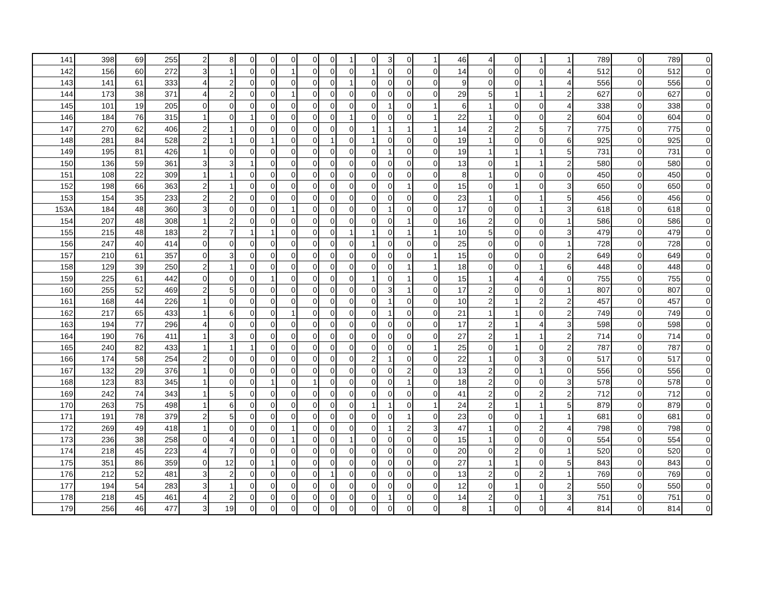| 141 | 398 | 69 | 255 | 2 | 8 | 0 | 0 | 0 | 0 | 0 | 1 | 0 | 3 | 0 | 1 | 46 | 4 | 0 | 1 | 1 | 789 | 0 | 789 | 0 |
| 142 | 156 | 60 | 272 | 3 | 1 | 0 | 0 | 1 | 0 | 0 | 0 | 1 | 0 | 0 | 0 | 14 | 0 | 0 | 0 | 4 | 512 | 0 | 512 | 0 |
| 143 | 141 | 61 | 333 | 4 | 2 | 0 | 0 | 0 | 0 | 0 | 1 | 0 | 0 | 0 | 0 | 9 | 0 | 0 | 1 | 4 | 556 | 0 | 556 | 0 |
| 144 | 173 | 38 | 371 | 4 | 2 | 0 | 0 | 1 | 0 | 0 | 0 | 0 | 0 | 0 | 0 | 29 | 5 | 1 | 1 | 2 | 627 | 0 | 627 | 0 |
| 145 | 101 | 19 | 205 | 0 | 0 | 0 | 0 | 0 | 0 | 0 | 0 | 0 | 1 | 0 | 1 | 6 | 1 | 0 | 0 | 4 | 338 | 0 | 338 | 0 |
| 146 | 184 | 76 | 315 | 1 | 0 | 1 | 0 | 0 | 0 | 0 | 1 | 0 | 0 | 0 | 1 | 22 | 1 | 0 | 0 | 2 | 604 | 0 | 604 | 0 |
| 147 | 270 | 62 | 406 | 2 | 1 | 0 | 0 | 0 | 0 | 0 | 0 | 1 | 1 | 1 | 1 | 14 | 2 | 2 | 5 | 7 | 775 | 0 | 775 | 0 |
| 148 | 281 | 84 | 528 | 2 | 1 | 0 | 1 | 0 | 0 | 1 | 0 | 1 | 0 | 0 | 0 | 19 | 1 | 0 | 0 | 6 | 925 | 0 | 925 | 0 |
| 149 | 195 | 81 | 426 | 1 | 0 | 0 | 0 | 0 | 0 | 0 | 0 | 0 | 1 | 0 | 0 | 19 | 1 | 1 | 1 | 5 | 731 | 0 | 731 | 0 |
| 150 | 136 | 59 | 361 | 3 | 3 | 1 | 0 | 0 | 0 | 0 | 0 | 0 | 0 | 0 | 0 | 13 | 0 | 1 | 1 | 2 | 580 | 0 | 580 | 0 |
| 151 | 108 | 22 | 309 | 1 | 1 | 0 | 0 | 0 | 0 | 0 | 0 | 0 | 0 | 0 | 0 | 8 | 1 | 0 | 0 | 0 | 450 | 0 | 450 | 0 |
| 152 | 198 | 66 | 363 | 2 | 1 | 0 | 0 | 0 | 0 | 0 | 0 | 0 | 0 | 1 | 0 | 15 | 0 | 1 | 0 | 3 | 650 | 0 | 650 | 0 |
| 153 | 154 | 35 | 233 | 2 | 2 | 0 | 0 | 0 | 0 | 0 | 0 | 0 | 0 | 0 | 0 | 23 | 1 | 0 | 1 | 5 | 456 | 0 | 456 | 0 |
| 153A | 184 | 48 | 360 | 3 | 0 | 0 | 0 | 1 | 0 | 0 | 0 | 0 | 1 | 0 | 0 | 17 | 0 | 0 | 1 | 3 | 618 | 0 | 618 | 0 |
| 154 | 207 | 48 | 308 | 1 | 2 | 0 | 0 | 0 | 0 | 0 | 0 | 0 | 0 | 1 | 0 | 16 | 2 | 0 | 0 | 1 | 586 | 0 | 586 | 0 |
| 155 | 215 | 48 | 183 | 2 | 7 | 1 | 1 | 0 | 0 | 0 | 1 | 1 | 0 | 1 | 1 | 10 | 5 | 0 | 0 | 3 | 479 | 0 | 479 | 0 |
| 156 | 247 | 40 | 414 | 0 | 0 | 0 | 0 | 0 | 0 | 0 | 0 | 1 | 0 | 0 | 0 | 25 | 0 | 0 | 0 | 1 | 728 | 0 | 728 | 0 |
| 157 | 210 | 61 | 357 | 0 | 3 | 0 | 0 | 0 | 0 | 0 | 0 | 0 | 0 | 0 | 1 | 15 | 0 | 0 | 0 | 2 | 649 | 0 | 649 | 0 |
| 158 | 129 | 39 | 250 | 2 | 1 | 0 | 0 | 0 | 0 | 0 | 0 | 0 | 0 | 1 | 1 | 18 | 0 | 0 | 1 | 6 | 448 | 0 | 448 | 0 |
| 159 | 225 | 61 | 442 | 0 | 0 | 0 | 1 | 0 | 0 | 0 | 0 | 1 | 0 | 1 | 0 | 15 | 1 | 4 | 4 | 0 | 755 | 0 | 755 | 0 |
| 160 | 255 | 52 | 469 | 2 | 5 | 0 | 0 | 0 | 0 | 0 | 0 | 0 | 3 | 1 | 0 | 17 | 2 | 0 | 0 | 1 | 807 | 0 | 807 | 0 |
| 161 | 168 | 44 | 226 | 1 | 0 | 0 | 0 | 0 | 0 | 0 | 0 | 0 | 1 | 0 | 0 | 10 | 2 | 1 | 2 | 2 | 457 | 0 | 457 | 0 |
| 162 | 217 | 65 | 433 | 1 | 6 | 0 | 0 | 1 | 0 | 0 | 0 | 0 | 1 | 0 | 0 | 21 | 1 | 1 | 0 | 2 | 749 | 0 | 749 | 0 |
| 163 | 194 | 77 | 296 | 4 | 0 | 0 | 0 | 0 | 0 | 0 | 0 | 0 | 0 | 0 | 0 | 17 | 2 | 1 | 4 | 3 | 598 | 0 | 598 | 0 |
| 164 | 190 | 76 | 411 | 1 | 3 | 0 | 0 | 0 | 0 | 0 | 0 | 0 | 0 | 0 | 0 | 27 | 2 | 1 | 1 | 2 | 714 | 0 | 714 | 0 |
| 165 | 240 | 82 | 433 | 1 | 1 | 1 | 0 | 0 | 0 | 0 | 0 | 0 | 0 | 0 | 1 | 25 | 0 | 1 | 0 | 2 | 787 | 0 | 787 | 0 |
| 166 | 174 | 58 | 254 | 2 | 0 | 0 | 0 | 0 | 0 | 0 | 0 | 2 | 1 | 0 | 0 | 22 | 1 | 0 | 3 | 0 | 517 | 0 | 517 | 0 |
| 167 | 132 | 29 | 376 | 1 | 0 | 0 | 0 | 0 | 0 | 0 | 0 | 0 | 0 | 2 | 0 | 13 | 2 | 0 | 1 | 0 | 556 | 0 | 556 | 0 |
| 168 | 123 | 83 | 345 | 1 | 0 | 0 | 1 | 0 | 1 | 0 | 0 | 0 | 0 | 1 | 0 | 18 | 2 | 0 | 0 | 3 | 578 | 0 | 578 | 0 |
| 169 | 242 | 74 | 343 | 1 | 5 | 0 | 0 | 0 | 0 | 0 | 0 | 0 | 0 | 0 | 0 | 41 | 2 | 0 | 2 | 2 | 712 | 0 | 712 | 0 |
| 170 | 263 | 75 | 498 | 1 | 6 | 0 | 0 | 0 | 0 | 0 | 0 | 1 | 1 | 0 | 1 | 24 | 2 | 1 | 1 | 5 | 879 | 0 | 879 | 0 |
| 171 | 191 | 78 | 379 | 2 | 5 | 0 | 0 | 0 | 0 | 0 | 0 | 0 | 0 | 1 | 0 | 23 | 0 | 0 | 1 | 1 | 681 | 0 | 681 | 0 |
| 172 | 269 | 49 | 418 | 1 | 0 | 0 | 0 | 1 | 0 | 0 | 0 | 0 | 1 | 2 | 3 | 47 | 1 | 0 | 2 | 4 | 798 | 0 | 798 | 0 |
| 173 | 236 | 38 | 258 | 0 | 4 | 0 | 0 | 1 | 0 | 0 | 1 | 0 | 0 | 0 | 0 | 15 | 1 | 0 | 0 | 0 | 554 | 0 | 554 | 0 |
| 174 | 218 | 45 | 223 | 4 | 7 | 0 | 0 | 0 | 0 | 0 | 0 | 0 | 0 | 0 | 0 | 20 | 0 | 2 | 0 | 1 | 520 | 0 | 520 | 0 |
| 175 | 351 | 86 | 359 | 0 | 12 | 0 | 1 | 0 | 0 | 0 | 0 | 0 | 0 | 0 | 0 | 27 | 1 | 1 | 0 | 5 | 843 | 0 | 843 | 0 |
| 176 | 212 | 52 | 481 | 3 | 2 | 0 | 0 | 0 | 0 | 1 | 0 | 0 | 0 | 0 | 0 | 13 | 2 | 0 | 2 | 1 | 769 | 0 | 769 | 0 |
| 177 | 194 | 54 | 283 | 3 | 1 | 0 | 0 | 0 | 0 | 0 | 0 | 0 | 0 | 0 | 0 | 12 | 0 | 1 | 0 | 2 | 550 | 0 | 550 | 0 |
| 178 | 218 | 45 | 461 | 4 | 2 | 0 | 0 | 0 | 0 | 0 | 0 | 0 | 1 | 0 | 0 | 14 | 2 | 0 | 1 | 3 | 751 | 0 | 751 | 0 |
| 179 | 256 | 46 | 477 | 3 | 19 | 0 | 0 | 0 | 0 | 0 | 0 | 0 | 0 | 0 | 0 | 8 | 1 | 0 | 0 | 4 | 814 | 0 | 814 | 0 |